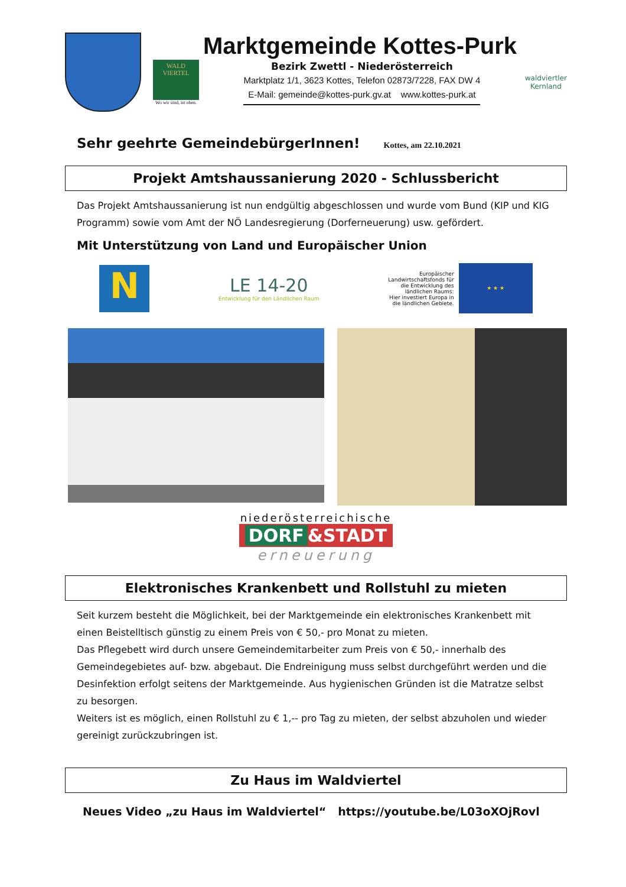Marktgemeinde Kottes-Purk
WALD VIERTEL
Wo wir sind, ist oben.
Bezirk Zwettl - Niederösterreich
Marktplatz 1/1, 3623 Kottes, Telefon 02873/7228, FAX DW 4
E-Mail: gemeinde@kottes-purk.gv.at www.kottes-purk.at
waldviertler
Kernland
Sehr geehrte GemeindebürgerInnen!
Kottes, am 22.10.2021
Projekt Amtshaussanierung 2020 - Schlussbericht
Das Projekt Amtshaussanierung ist nun endgültig abgeschlossen und wurde vom Bund (KIP und KIG Programm) sowie vom Amt der NÖ Landesregierung (Dorferneuerung) usw. gefördert.
Mit Unterstützung von Land und Europäischer Union
N
LE 14-20
Entwicklung für den Ländlichen Raum
Europäischer
Landwirtschaftsfonds für
die Entwicklung des
ländlichen Raums:
Hier investiert Europa in
die ländlichen Gebiete.
★ ★ ★
niederösterreichische
DORF &STADT
erneuerung
Elektronisches Krankenbett und Rollstuhl zu mieten
Seit kurzem besteht die Möglichkeit, bei der Marktgemeinde ein elektronisches Krankenbett mit einen Beistelltisch günstig zu einem Preis von € 50,- pro Monat zu mieten.
Das Pflegebett wird durch unsere Gemeindemitarbeiter zum Preis von € 50,- innerhalb des Gemeindegebietes auf- bzw. abgebaut. Die Endreinigung muss selbst durchgeführt werden und die Desinfektion erfolgt seitens der Marktgemeinde. Aus hygienischen Gründen ist die Matratze selbst zu besorgen.
Weiters ist es möglich, einen Rollstuhl zu € 1,-- pro Tag zu mieten, der selbst abzuholen und wieder gereinigt zurückzubringen ist.
Zu Haus im Waldviertel
Neues Video „zu Haus im Waldviertel“ https://youtube.be/L03oXOjRovl